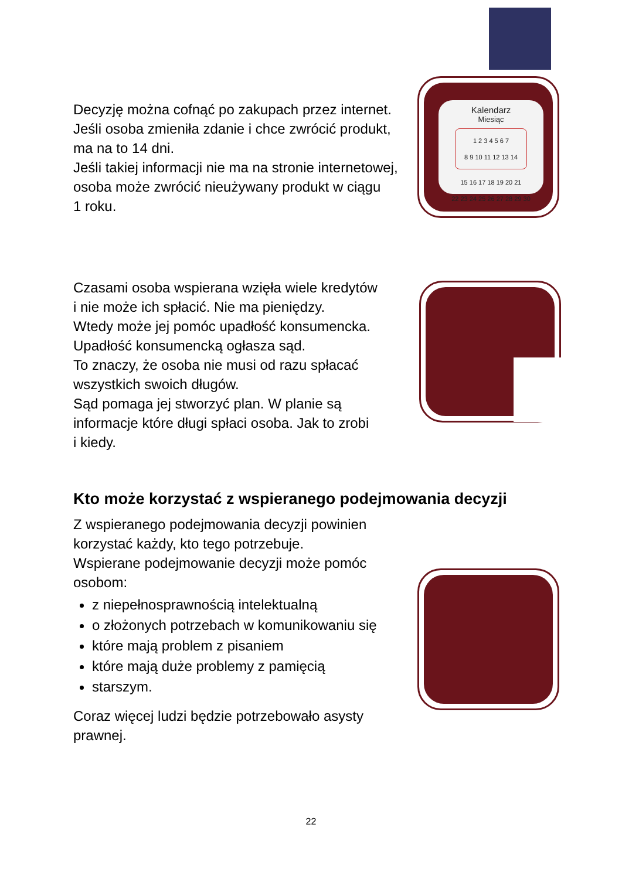Decyzję można cofnąć po zakupach przez internet.
Jeśli osoba zmieniła zdanie i chce zwrócić produkt,
ma na to 14 dni.
Jeśli takiej informacji nie ma na stronie internetowej,
osoba może zwrócić nieużywany produkt w ciągu
1 roku.
Kalendarz
Miesiąc
1 2 3 4 5 6 7
8 9 10 11 12 13 14
15 16 17 18 19 20 21
22 23 24 25 26 27 28 29 30
Czasami osoba wspierana wzięła wiele kredytów
i nie może ich spłacić. Nie ma pieniędzy.
Wtedy może jej pomóc upadłość konsumencka.
Upadłość konsumencką ogłasza sąd.
To znaczy, że osoba nie musi od razu spłacać
wszystkich swoich długów.
Sąd pomaga jej stworzyć plan. W planie są
informacje które długi spłaci osoba. Jak to zrobi
i kiedy.
Kto może korzystać z wspieranego podejmowania decyzji
Z wspieranego podejmowania decyzji powinien
korzystać każdy, kto tego potrzebuje.
Wspierane podejmowanie decyzji może pomóc
osobom:
z niepełnosprawnością intelektualną
o złożonych potrzebach w komunikowaniu się
które mają problem z pisaniem
które mają duże problemy z pamięcią
starszym.
Coraz więcej ludzi będzie potrzebowało asysty
prawnej.
22